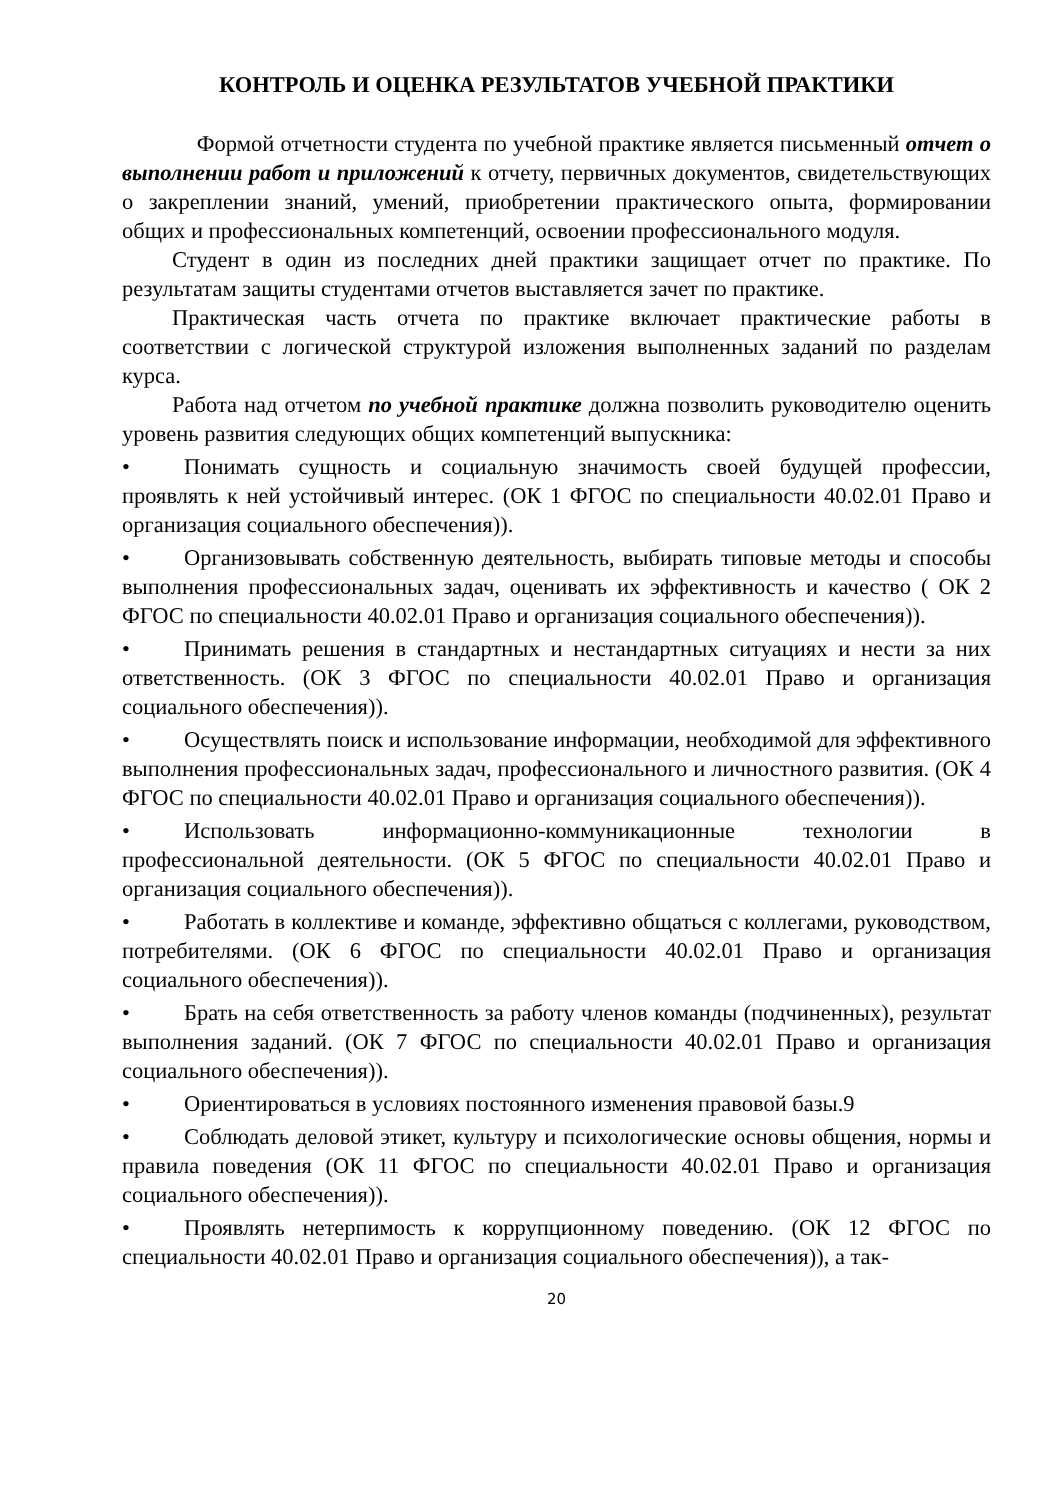КОНТРОЛЬ И ОЦЕНКА РЕЗУЛЬТАТОВ УЧЕБНОЙ ПРАКТИКИ
Формой отчетности студента по учебной практике является письменный отчет о выполнении работ и приложений к отчету, первичных документов, свидетельствующих о закреплении знаний, умений, приобретении практического опыта, формировании общих и профессиональных компетенций, освоении профессионального модуля.
Студент в один из последних дней практики защищает отчет по практике. По результатам защиты студентами отчетов выставляется зачет по практике.
Практическая часть отчета по практике включает практические работы в соответствии с логической структурой изложения выполненных заданий по разделам курса.
Работа над отчетом по учебной практике должна позволить руководителю оценить уровень развития следующих общих компетенций выпускника:
• Понимать сущность и социальную значимость своей будущей профессии, проявлять к ней устойчивый интерес. (ОК 1 ФГОС по специальности 40.02.01 Право и организация социального обеспечения)).
• Организовывать собственную деятельность, выбирать типовые методы и способы выполнения профессиональных задач, оценивать их эффективность и качество ( ОК 2 ФГОС по специальности 40.02.01 Право и организация социального обеспечения)).
• Принимать решения в стандартных и нестандартных ситуациях и нести за них ответственность. (ОК 3 ФГОС по специальности 40.02.01 Право и организация социального обеспечения)).
• Осуществлять поиск и использование информации, необходимой для эффективного выполнения профессиональных задач, профессионального и личностного развития. (ОК 4 ФГОС по специальности 40.02.01 Право и организация социального обеспечения)).
• Использовать информационно-коммуникационные технологии в профессиональной деятельности. (ОК 5 ФГОС по специальности 40.02.01 Право и организация социального обеспечения)).
• Работать в коллективе и команде, эффективно общаться с коллегами, руководством, потребителями. (ОК 6 ФГОС по специальности 40.02.01 Право и организация социального обеспечения)).
• Брать на себя ответственность за работу членов команды (подчиненных), результат выполнения заданий. (ОК 7 ФГОС по специальности 40.02.01 Право и организация социального обеспечения)).
• Ориентироваться в условиях постоянного изменения правовой базы.9
• Соблюдать деловой этикет, культуру и психологические основы общения, нормы и правила поведения (ОК 11 ФГОС по специальности 40.02.01 Право и организация социального обеспечения)).
• Проявлять нетерпимость к коррупционному поведению. (ОК 12 ФГОС по специальности 40.02.01 Право и организация социального обеспечения)), а так-
20